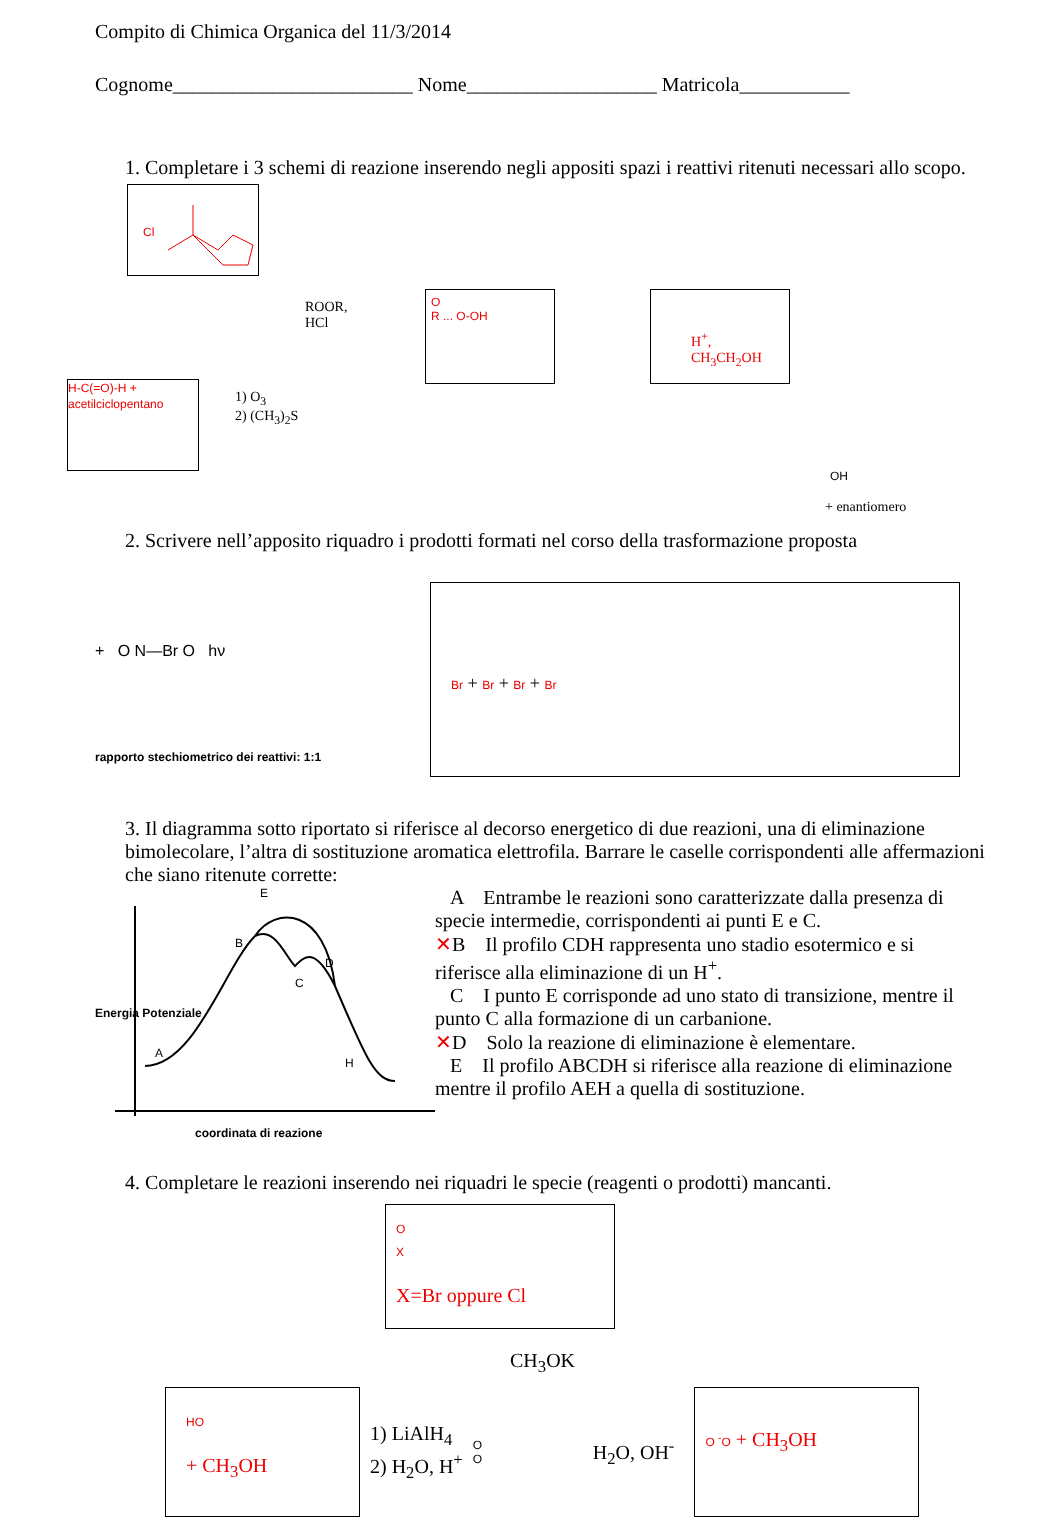Compito di Chimica Organica del 11/3/2014
Cognome________________________ Nome___________________ Matricola___________
1. Completare i 3 schemi di reazione inserendo negli appositi spazi i reattivi ritenuti necessari allo scopo.
Cl
ROOR,
HCl
H-C(=O)-H + acetilciclopentano
1) O<sub>3</sub>
2) (CH<sub>3</sub>)<sub>2</sub>S
O
R ... O-OH
H<sup>+</sup>,
CH<sub>3</sub>CH<sub>2</sub>OH
OH
+ enantiomero
2. Scrivere nell’apposito riquadro i prodotti formati nel corso della trasformazione proposta
+ O N—Br O hν
rapporto stechiometrico dei reattivi: 1:1
Br + Br + Br + Br
3. Il diagramma sotto riportato si riferisce al decorso energetico di due reazioni, una di eliminazione bimolecolare, l’altra di sostituzione aromatica elettrofila. Barrare le caselle corrispondenti alle affermazioni che siano ritenute corrette:
A
H
E
B
C
D
coordinata di reazione
Energia Potenziale
A Entrambe le reazioni sono caratterizzate dalla presenza di specie intermedie, corrispondenti ai punti E e C.
✕B Il profilo CDH rappresenta uno stadio esotermico e si riferisce alla eliminazione di un H<sup>+</sup>.
C I punto E corrisponde ad uno stato di transizione, mentre il punto C alla formazione di un carbanione.
✕D Solo la reazione di eliminazione è elementare.
E Il profilo ABCDH si riferisce alla reazione di eliminazione mentre il profilo AEH a quella di sostituzione.
4. Completare le reazioni inserendo nei riquadri le specie (reagenti o prodotti) mancanti.
O
X
X=Br oppure Cl
CH<sub>3</sub>OK
HO
+ CH<sub>3</sub>OH
1) LiAlH<sub>4</sub>
2) H<sub>2</sub>O, H<sup>+</sup>
O
O
H<sub>2</sub>O, OH<sup>-</sup>
O <sup>-</sup>O + CH<sub>3</sub>OH